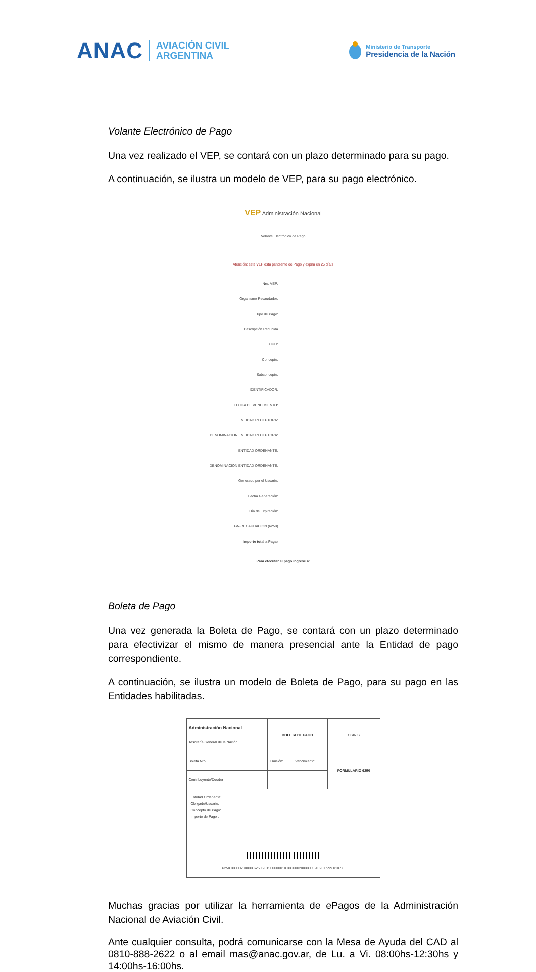ANAC
AVIACIÓN CIVIL
ARGENTINA
Ministerio de Transporte
Presidencia de la Nación
Volante Electrónico de Pago
Una vez realizado el VEP, se contará con un plazo determinado para su pago.
A continuación, se ilustra un modelo de VEP, para su pago electrónico.
VEP Administración Nacional
Volante Electrónico de Pago
Atención: este VEP esta pendiente de Pago y expira en 25 día/s
| Nro. VEP: |
| Organismo Recaudador: |
| Tipo de Pago: |
| Descripción Reducida |
| CUIT: |
| Concepto: |
| Subconcepto: |
| IDENTIFICADOR: |
| FECHA DE VENCIMIENTO: |
| ENTIDAD RECEPTORA: |
| DENOMINACION ENTIDAD RECEPTORA: |
| ENTIDAD ORDENANTE: |
| DENOMINACION ENTIDAD ORDENANTE: |
| Generado por el Usuario: |
| Fecha Generación: |
| Día de Expiración: |
| TGN-RECAUDACION (6250) |
| Importe total a Pagar |
Para efecutar el pago ingrese a:
Boleta de Pago
Una vez generada la Boleta de Pago, se contará con un plazo determinado para efectivizar el mismo de manera presencial ante la Entidad de pago correspondiente.
A continuación, se ilustra un modelo de Boleta de Pago, para su pago en las Entidades habilitadas.
| Administración Nacional Tesorería General de la Nación | BOLETA DE PAGO | | OSIRIS |
| Boleta Nro: | Emisión: | Vencimiento: | FORMULARIO 6250 |
| Contribuyente/Deudor | | | |
| Entidad Ordenante: Obligado/Usuario: Concepto de Pago: Importe de Pago : | | | |
| 6250 00000200000 6250 201500000010 000000200000 151020 0999 0107 6 | | | |
Muchas gracias por utilizar la herramienta de ePagos de la Administración Nacional de Aviación Civil.
Ante cualquier consulta, podrá comunicarse con la Mesa de Ayuda del CAD al 0810-888-2622 o al email mas@anac.gov.ar, de Lu. a Vi. 08:00hs-12:30hs y 14:00hs-16:00hs.